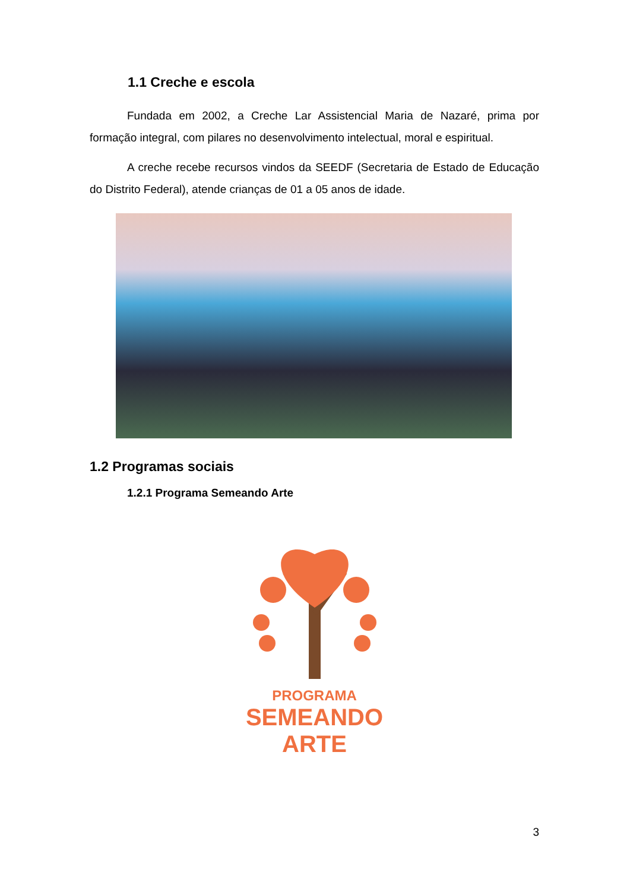1.1 Creche e escola
Fundada em 2002, a Creche Lar Assistencial Maria de Nazaré, prima por formação integral, com pilares no desenvolvimento intelectual, moral e espiritual.
A creche recebe recursos vindos da SEEDF (Secretaria de Estado de Educação do Distrito Federal), atende crianças de 01 a 05 anos de idade.
1.2 Programas sociais
1.2.1 Programa Semeando Arte
PROGRAMA
SEMEANDO ARTE
3